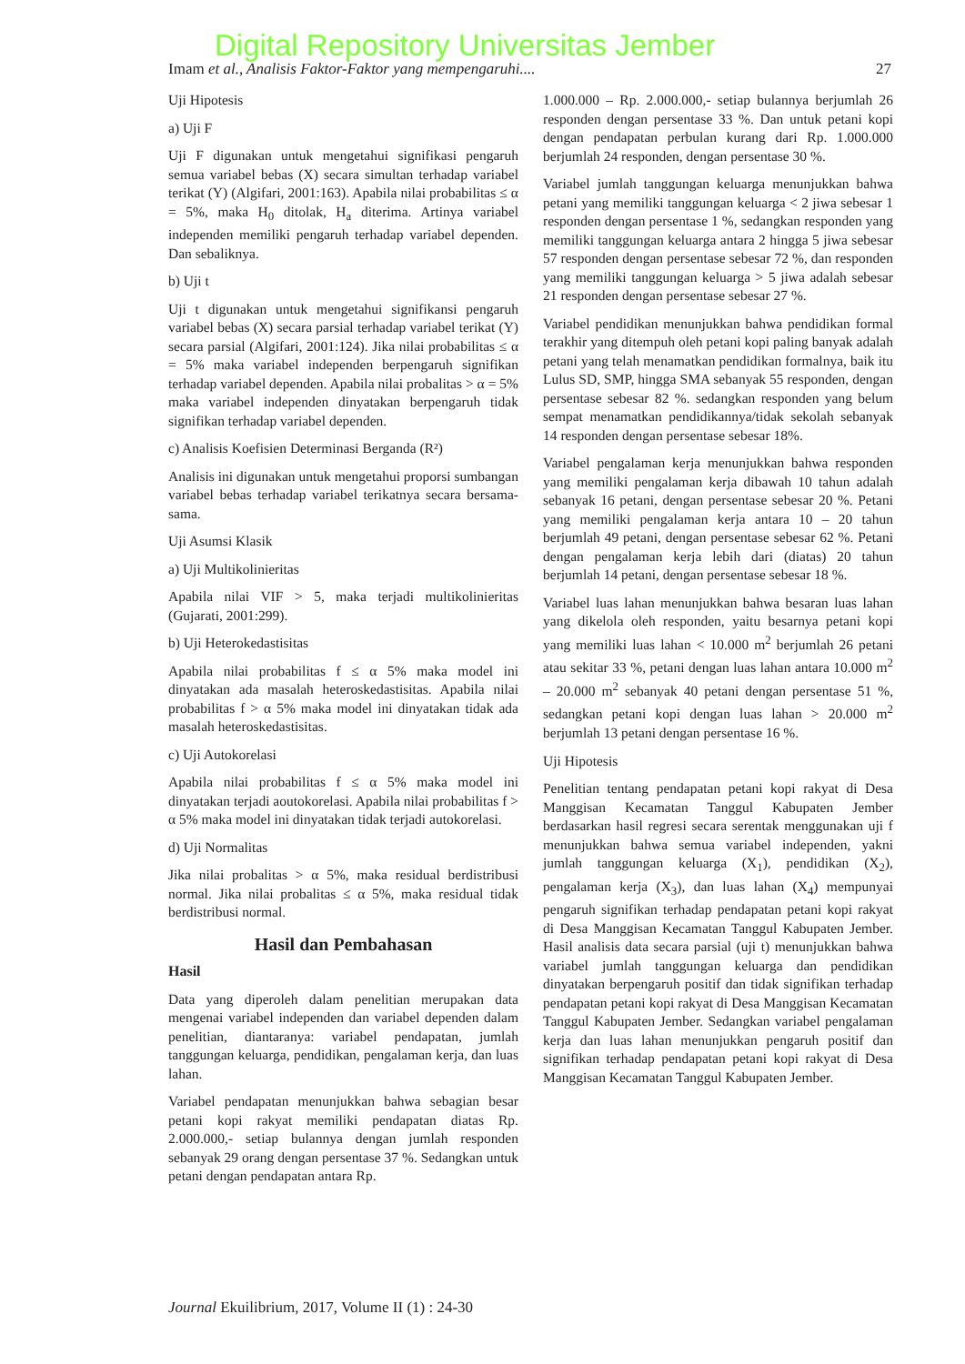Digital Repository Universitas Jember
Imam et al., Analisis Faktor-Faktor yang mempengaruhi.... 27
Uji Hipotesis
a) Uji F
Uji F digunakan untuk mengetahui signifikasi pengaruh semua variabel bebas (X) secara simultan terhadap variabel terikat (Y) (Algifari, 2001:163). Apabila nilai probabilitas ≤ α = 5%, maka H<sub>0</sub> ditolak, H<sub>a</sub> diterima. Artinya variabel independen memiliki pengaruh terhadap variabel dependen. Dan sebaliknya.
b) Uji t
Uji t digunakan untuk mengetahui signifikansi pengaruh variabel bebas (X) secara parsial terhadap variabel terikat (Y) secara parsial (Algifari, 2001:124). Jika nilai probabilitas ≤ α = 5% maka variabel independen berpengaruh signifikan terhadap variabel dependen. Apabila nilai probalitas > α = 5% maka variabel independen dinyatakan berpengaruh tidak signifikan terhadap variabel dependen.
c) Analisis Koefisien Determinasi Berganda (R²)
Analisis ini digunakan untuk mengetahui proporsi sumbangan variabel bebas terhadap variabel terikatnya secara bersama-sama.
Uji Asumsi Klasik
a) Uji Multikolinieritas
Apabila nilai VIF > 5, maka terjadi multikolinieritas (Gujarati, 2001:299).
b) Uji Heterokedastisitas
Apabila nilai probabilitas f ≤ α 5% maka model ini dinyatakan ada masalah heteroskedastisitas. Apabila nilai probabilitas f > α 5% maka model ini dinyatakan tidak ada masalah heteroskedastisitas.
c) Uji Autokorelasi
Apabila nilai probabilitas f ≤ α 5% maka model ini dinyatakan terjadi aoutokorelasi. Apabila nilai probabilitas f > α 5% maka model ini dinyatakan tidak terjadi autokorelasi.
d) Uji Normalitas
Jika nilai probalitas > α 5%, maka residual berdistribusi normal. Jika nilai probalitas ≤ α 5%, maka residual tidak berdistribusi normal.
Hasil dan Pembahasan
Hasil
Data yang diperoleh dalam penelitian merupakan data mengenai variabel independen dan variabel dependen dalam penelitian, diantaranya: variabel pendapatan, jumlah tanggungan keluarga, pendidikan, pengalaman kerja, dan luas lahan.
Variabel pendapatan menunjukkan bahwa sebagian besar petani kopi rakyat memiliki pendapatan diatas Rp. 2.000.000,- setiap bulannya dengan jumlah responden sebanyak 29 orang dengan persentase 37 %. Sedangkan untuk petani dengan pendapatan antara Rp.
1.000.000 – Rp. 2.000.000,- setiap bulannya berjumlah 26 responden dengan persentase 33 %. Dan untuk petani kopi dengan pendapatan perbulan kurang dari Rp. 1.000.000 berjumlah 24 responden, dengan persentase 30 %.
Variabel jumlah tanggungan keluarga menunjukkan bahwa petani yang memiliki tanggungan keluarga < 2 jiwa sebesar 1 responden dengan persentase 1 %, sedangkan responden yang memiliki tanggungan keluarga antara 2 hingga 5 jiwa sebesar 57 responden dengan persentase sebesar 72 %, dan responden yang memiliki tanggungan keluarga > 5 jiwa adalah sebesar 21 responden dengan persentase sebesar 27 %.
Variabel pendidikan menunjukkan bahwa pendidikan formal terakhir yang ditempuh oleh petani kopi paling banyak adalah petani yang telah menamatkan pendidikan formalnya, baik itu Lulus SD, SMP, hingga SMA sebanyak 55 responden, dengan persentase sebesar 82 %. sedangkan responden yang belum sempat menamatkan pendidikannya/tidak sekolah sebanyak 14 responden dengan persentase sebesar 18%.
Variabel pengalaman kerja menunjukkan bahwa responden yang memiliki pengalaman kerja dibawah 10 tahun adalah sebanyak 16 petani, dengan persentase sebesar 20 %. Petani yang memiliki pengalaman kerja antara 10 – 20 tahun berjumlah 49 petani, dengan persentase sebesar 62 %. Petani dengan pengalaman kerja lebih dari (diatas) 20 tahun berjumlah 14 petani, dengan persentase sebesar 18 %.
Variabel luas lahan menunjukkan bahwa besaran luas lahan yang dikelola oleh responden, yaitu besarnya petani kopi yang memiliki luas lahan < 10.000 m<sup>2</sup> berjumlah 26 petani atau sekitar 33 %, petani dengan luas lahan antara 10.000 m<sup>2</sup> – 20.000 m<sup>2</sup> sebanyak 40 petani dengan persentase 51 %, sedangkan petani kopi dengan luas lahan > 20.000 m<sup>2</sup> berjumlah 13 petani dengan persentase 16 %.
Uji Hipotesis
Penelitian tentang pendapatan petani kopi rakyat di Desa Manggisan Kecamatan Tanggul Kabupaten Jember berdasarkan hasil regresi secara serentak menggunakan uji f menunjukkan bahwa semua variabel independen, yakni jumlah tanggungan keluarga (X<sub>1</sub>), pendidikan (X<sub>2</sub>), pengalaman kerja (X<sub>3</sub>), dan luas lahan (X<sub>4</sub>) mempunyai pengaruh signifikan terhadap pendapatan petani kopi rakyat di Desa Manggisan Kecamatan Tanggul Kabupaten Jember. Hasil analisis data secara parsial (uji t) menunjukkan bahwa variabel jumlah tanggungan keluarga dan pendidikan dinyatakan berpengaruh positif dan tidak signifikan terhadap pendapatan petani kopi rakyat di Desa Manggisan Kecamatan Tanggul Kabupaten Jember. Sedangkan variabel pengalaman kerja dan luas lahan menunjukkan pengaruh positif dan signifikan terhadap pendapatan petani kopi rakyat di Desa Manggisan Kecamatan Tanggul Kabupaten Jember.
Journal Ekuilibrium, 2017, Volume II (1) : 24-30